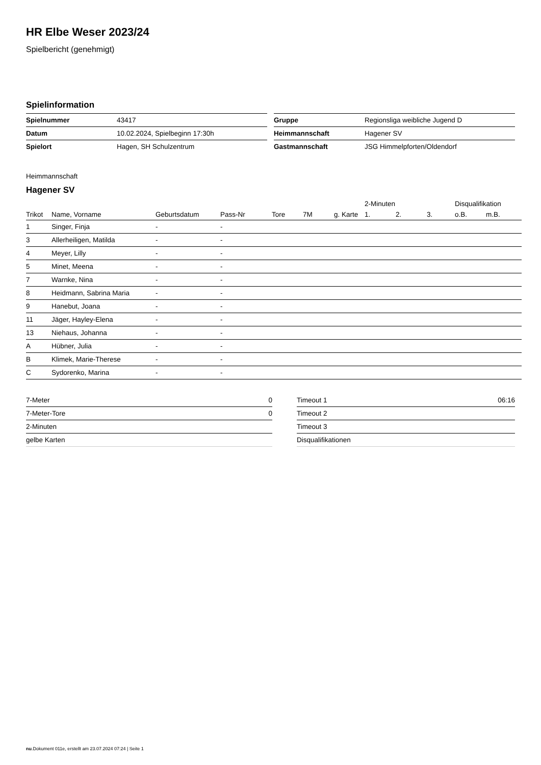HR Elbe Weser 2023/24
Spielbericht (genehmigt)
Spielinformation
| Spielnummer | 43417 |
| Datum | 10.02.2024, Spielbeginn 17:30h |
| Spielort | Hagen, SH Schulzentrum |
| Gruppe | Regionsliga weibliche Jugend D |
| Heimmannschaft | Hagener SV |
| Gastmannschaft | JSG Himmelpforten/Oldendorf |
Heimmannschaft
Hagener SV
| | | | | | | | 2-Minuten | | | Disqualifikation | |
| --- | --- | --- | --- | --- | --- | --- | --- | --- | --- | --- | --- |
| Trikot | Name, Vorname | Geburtsdatum | Pass-Nr | Tore | 7M | g. Karte | 1. | 2. | 3. | o.B. | m.B. |
| 1 | Singer, Finja | - | - | | | | | | | | |
| 3 | Allerheiligen, Matilda | - | - | | | | | | | | |
| 4 | Meyer, Lilly | - | - | | | | | | | | |
| 5 | Minet, Meena | - | - | | | | | | | | |
| 7 | Warnke, Nina | - | - | | | | | | | | |
| 8 | Heidmann, Sabrina Maria | - | - | | | | | | | | |
| 9 | Hanebut, Joana | - | - | | | | | | | | |
| 11 | Jäger, Hayley-Elena | - | - | | | | | | | | |
| 13 | Niehaus, Johanna | - | - | | | | | | | | |
| A | Hübner, Julia | - | - | | | | | | | | |
| B | Klimek, Marie-Therese | - | - | | | | | | | | |
| C | Sydorenko, Marina | - | - | | | | | | | | |
| 7-Meter | 0 |
| 7-Meter-Tore | 0 |
| 2-Minuten | |
| gelbe Karten | |
| Timeout 1 | 06:16 |
| Timeout 2 | |
| Timeout 3 | |
| Disqualifikationen | |
nu.Dokument 011e, erstellt am 23.07.2024 07:24 | Seite 1